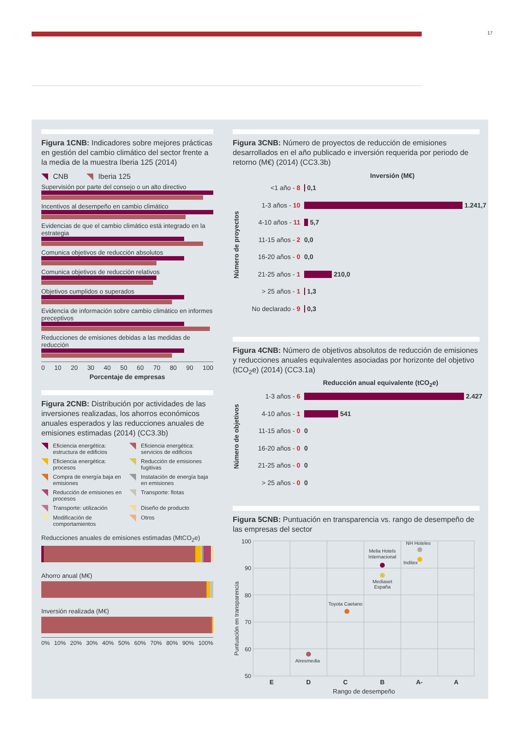17
Figura 1CNB: Indicadores sobre mejores prácticas en gestión del cambio climático del sector frente a la media de la muestra Iberia 125 (2014)
CNB Iberia 125
Supervisión por parte del consejo o un alto directivo
Incentivos al desempeño en cambio climático
Evidencias de que el cambio climático está integrado en la estrategia
Comunica objetivos de reducción absolutos
Comunica objetivos de reducción relativos
Objetivos cumplidos o superados
Evidencia de información sobre cambio climático en informes preceptivos
Reducciones de emisiones debidas a las medidas de reducción
0 10 20 30 40 50 60 70 80 90 100
Porcentaje de empresas
Figura 2CNB: Distribución por actividades de las inversiones realizadas, los ahorros económicos anuales esperados y las reducciones anuales de emisiones estimadas (2014) (CC3.3b)
Eficiencia energética: estructura de edificios
Eficiencia energética: servicios de edificios
Eficiencia energética: procesos
Reducción de emisiones fugitivas
Compra de energía baja en emisiones
Instalación de energía baja en emisiones
Reducción de emisiones en procesos
Transporte: flotas
Transporte: utilización
Diseño de producto
Modificación de comportamientos
Otros
Reducciones anuales de emisiones estimadas (MtCO<sub>2</sub>e)
Ahorro anual (M€)
Inversión realizada (M€)
0% 10% 20% 30% 40% 50% 60% 70% 80% 90% 100%
Figura 3CNB: Número de proyectos de reducción de emisiones desarrollados en el año publicado e inversión requerida por periodo de retorno (M€) (2014) (CC3.3b)
Número de proyectos
Inversión (M€)
<1 año - 8 0,1
1-3 años - 10 1.241,7
4-10 años - 11 5,7
11-15 años - 2 0,0
16-20 años - 0 0,0
21-25 años - 1 210,0
> 25 años - 1 1,3
No declarado - 9
0,3
Figura 4CNB: Número de objetivos absolutos de reducción de emisiones y reducciones anuales equivalentes asociadas por horizonte del objetivo (tCO<sub>2</sub>e) (2014) (CC3.1a)
Número de objetivos
Reducción anual equivalente (tCO<sub>2</sub>e)
1-3 años - 6 2.427
4-10 años - 1 541
11-15 años - 0 0
16-20 años - 0 0
21-25 años - 0 0
> 25 años - 0 0
Figura 5CNB: Puntuación en transparencia vs. rango de desempeño de las empresas del sector
Puntuación en transparencia
100
90
80
70
60
50
E
D
C
B
A-
A
Rango de desempeño
NH Hoteles
Melia Hotels
Internacional
Inditex
Mediaset
España
Toyota Caetano
Atresmedia